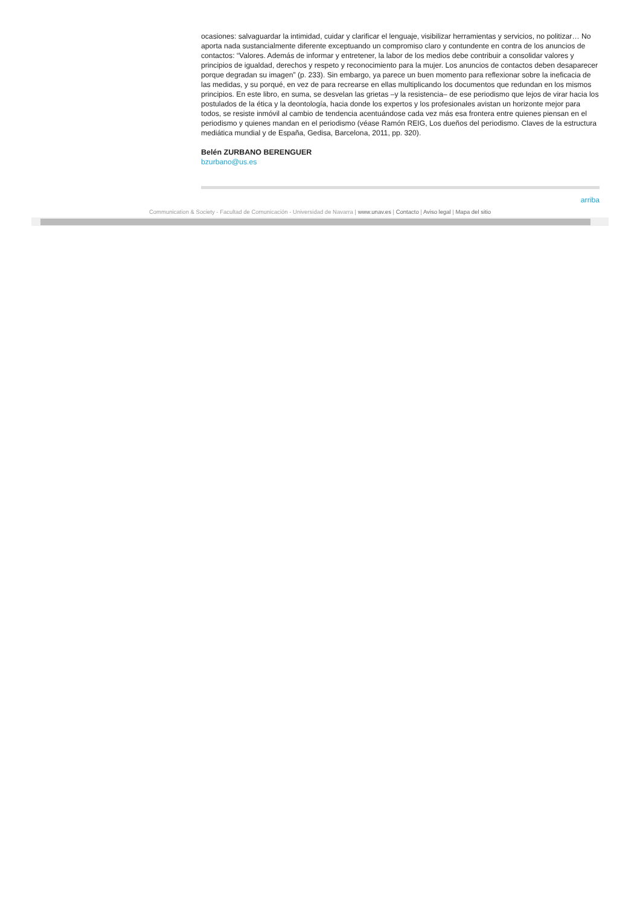ocasiones: salvaguardar la intimidad, cuidar y clarificar el lenguaje, visibilizar herramientas y servicios, no politizar… No aporta nada sustancialmente diferente exceptuando un compromiso claro y contundente en contra de los anuncios de contactos: “Valores. Además de informar y entretener, la labor de los medios debe contribuir a consolidar valores y principios de igualdad, derechos y respeto y reconocimiento para la mujer. Los anuncios de contactos deben desaparecer porque degradan su imagen” (p. 233). Sin embargo, ya parece un buen momento para reflexionar sobre la ineficacia de las medidas, y su porqué, en vez de para recrearse en ellas multiplicando los documentos que redundan en los mismos principios. En este libro, en suma, se desvelan las grietas –y la resistencia– de ese periodismo que lejos de virar hacia los postulados de la ética y la deontología, hacia donde los expertos y los profesionales avistan un horizonte mejor para todos, se resiste inmóvil al cambio de tendencia acentuándose cada vez más esa frontera entre quienes piensan en el periodismo y quienes mandan en el periodismo (véase Ramón REIG, Los dueños del periodismo. Claves de la estructura mediática mundial y de España, Gedisa, Barcelona, 2011, pp. 320).
Belén ZURBANO BERENGUER
bzurbano@us.es
arriba
Communication & Society - Facultad de Comunicación - Universidad de Navarra | www.unav.es | Contacto | Aviso legal | Mapa del sitio